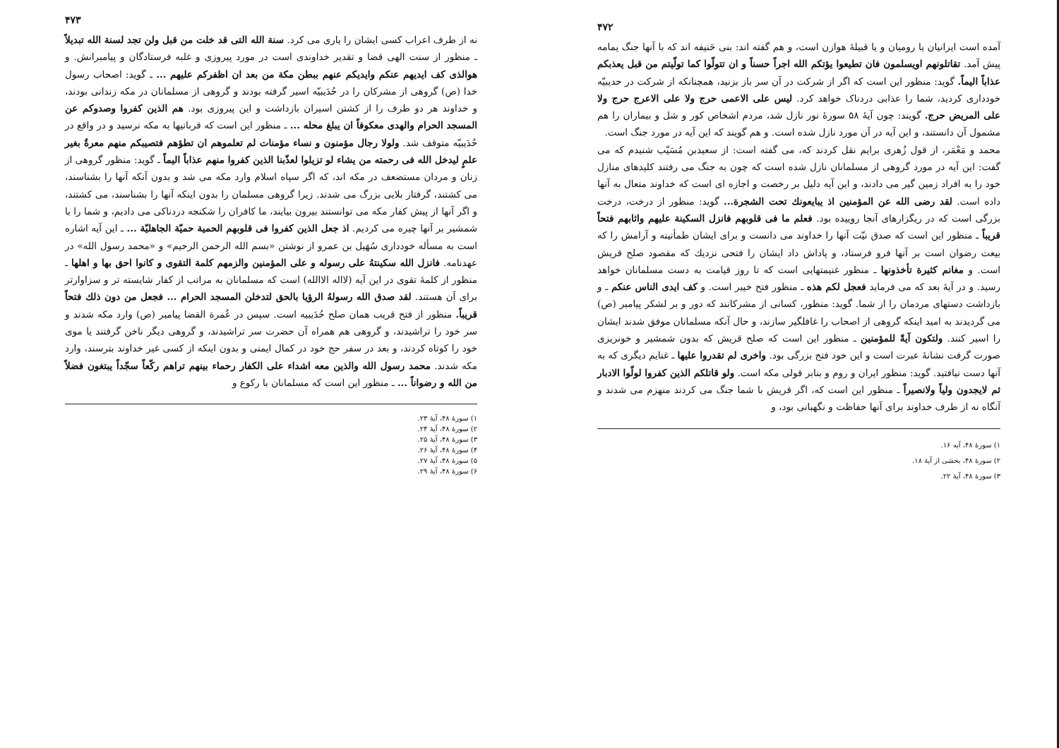۴۷۲
آمده است ایرانیان یا رومیان و یا قبیلهٔ هوازن است، و هم گفته اند: بنی حَنیفه اند که با آنها جنگ یمامه پیش آمد. تقاتلونهم اویسلمون فان تطیعوا یؤتکم الله اجراً حسناً و ان تتولّوا کما تولّیتم من قبل یعذبکم عذاباً الیماً. گوید: منظور این است که اگر از شرکت در آن سر باز بزنید، همچنانکه از شرکت در حدیبیّه خودداری کردید، شما را عذابی دردناک خواهد کرد. لیس علی الاعمی حرج ولا علی الاعرج حرج ولا علی المریض حرج. گویند: چون آیهٔ ۵۸ سورهٔ نور نازل شد، مردم اشخاص کور و شل و بیماران را هم مشمول آن دانستند، و این آیه در آن مورد نازل شده است. و هم گویند که این آیه در مورد جنگ است.
محمد و مَعْمَر، از قول زُهری برایم نقل کردند که، می گفته است: از سعیدبن مُسَیّب شنیدم که می گفت: این آیه در مورد گروهی از مسلمانان نازل شده است که چون به جنگ می رفتند کلیدهای منازل خود را به افراد زمین گیر می دادند، و این آیه دلیل بر رخصت و اجازه ای است که خداوند متعال به آنها داده است. لقد رضی الله عن المؤمنین اذ یبایعونك تحت الشجرة... گوید: منظور از درخت، درخت بزرگی است که در ریگزارهای آنجا روییده بود. فعلم ما فی قلوبهم فانزل السکینة علیهم واثابهم فتحاً قریباً ـ منظور این است که صدق نیّت آنها را خداوند می دانست و برای ایشان طمأنینه و آرامش را که بیعت رضوان است بر آنها فرو فرستاد، و پاداش داد ایشان را فتحی نزدیك که مقصود صلح قریش است. و مغانم کثیرة تأخذونها ـ منظور غنیمتهایی است که تا روز قیامت به دست مسلمانان خواهد رسید. و در آیهٔ بعد که می فرماید فعجل لکم هذه ـ منظور فتح خیبر است. و کف ایدی الناس عنکم ـ و بازداشت دستهای مردمان را از شما. گوید: منظور، کسانی از مشرکانند که دور و بر لشکر پیامبر (ص) می گردیدند به امید اینکه گروهی از اصحاب را غافلگیر سازند، و حال آنکه مسلمانان موفق شدند ایشان را اسیر کنند. ولتکون آیةً للمؤمنین ـ منظور این است که صلح قریش که بدون شمشیر و خونریزی صورت گرفت نشانهٔ عبرت است و این خود فتح بزرگی بود. واخری لم تقدروا علیها ـ غنایم دیگری که به آنها دست نیافتید. گوید: منظور ایران و روم و بنابر قولی مکه است. ولو قاتلکم الذین کفروا لولّوا الادبار ثم لایجدون ولیاً ولانصیراً ـ منظور این است که، اگر قریش با شما جنگ می کردند منهزم می شدند و آنگاه نه از طرف خداوند برای آنها حفاظت و نگهبانی بود، و
۱) سورهٔ ۴۸، آیه ۱۶.
۲) سورهٔ ۴۸، بخشی از آیهٔ ۱۸.
۳) سورهٔ ۴۸، آیهٔ ۲۲.
۴۷۳
نه از طرف اعراب کسی ایشان را یاری می کرد. سنة الله التی قد خلت من قبل ولن تجد لسنة الله تبدیلاً ـ منظور از سنت الهی قضا و تقدیر خداوندی است در مورد پیروزی و غلبه فرستادگان و پیامبرانش. و هوالذی کف ایدیهم عنکم وایدیکم عنهم ببطن مکة من بعد ان اظفرکم علیهم ... ـ گوید: اصحاب رسول خدا (ص) گروهی از مشرکان را در حُدَیبیّه اسیر گرفته بودند و گروهی از مسلمانان در مکه زندانی بودند، و خداوند هر دو طرف را از کشتن اسیران بازداشت و این پیروزی بود. هم الذین کفروا وصدوکم عن المسجد الحرام والهدی معکوفاً ان یبلغ محله ... ـ منظور این است که قربانیها به مکه نرسید و در واقع در حُدَیبیّه متوقف شد. ولولا رجال مؤمنون و نساء مؤمنات لم تعلموهم ان تطؤهم فتصیبکم منهم معرةٌ بغیر علمٍ لیدخل الله فی رحمته من یشاء لو تزیلوا لعذّبنا الذین کفروا منهم عذاباً الیماً ـ گوید: منظور گروهی از زنان و مردان مستضعف در مکه اند، که اگر سپاه اسلام وارد مکه می شد و بدون آنکه آنها را بشناسند، می کشتند، گرفتار بلایی بزرگ می شدند. زیرا گروهی مسلمان را بدون اینکه آنها را بشناسند، می کشتند، و اگر آنها از پیش کفار مکه می توانستند بیرون بیایند، ما کافران را شکنجه دردناکی می دادیم، و شما را با شمشیر بر آنها چیره می کردیم. اذ جعل الذین کفروا فی قلوبهم الحمیة حمیّة الجاهلیّة ... ـ این آیه اشاره است به مسأله خودداری سُهَیل بن عمرو از نوشتن «بسم الله الرحمن الرحیم» و «محمد رسول الله» در عهدنامه. فانزل الله سکینتهُ علی رسوله و علی المؤمنین والزمهم کلمة التقوی و کانوا احق بها و اهلها ـ منظور از کلمهٔ تقوی در این آیه (لااله الاالله) است که مسلمانان به مراتب از کفار شایسته تر و سزاوارتر برای آن هستند. لقد صدق الله رسولهُ الرؤیا بالحق لتدخلن المسجد الحرام ... فجعل من دون ذلك فتحاً قریباً. منظور از فتح قریب همان صلح حُدَیبیه است. سپس در عُمرة القضا پیامبر (ص) وارد مکه شدند و سر خود را تراشیدند، و گروهی هم همراه آن حضرت سر تراشیدند، و گروهی دیگر ناخن گرفتند یا موی خود را کوتاه کردند، و بعد در سفر حج خود در کمال ایمنی و بدون اینکه از کسی غیر خداوند بترسند، وارد مکه شدند. محمد رسول الله والذین معه اشداء علی الکفار رحماء بینهم تراهم رکّعاً سجّداً یبتغون فضلاً من الله و رضواناً ... ـ منظور این است که مسلمانان با رکوع و
۱) سورهٔ ۴۸، آیهٔ ۲۳.
۲) سورهٔ ۴۸، آیهٔ ۲۴.
۳) سورهٔ ۴۸، آیهٔ ۲۵.
۴) سورهٔ ۴۸، آیهٔ ۲۶.
۵) سورهٔ ۴۸، آیهٔ ۲۷.
۶) سورهٔ ۴۸، آیهٔ ۲۹.